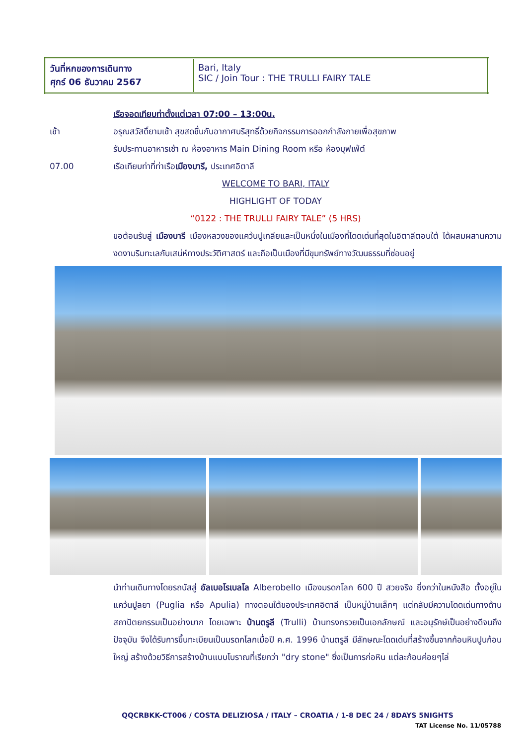| วันที่หกของการเดินทาง ศุกร์ 06 ธันวาคม 2567 | Bari, Italy SIC / Join Tour : THE TRULLI FAIRY TALE |
เรือจอดเทียบท่าตั้งแต่เวลา 07:00 – 13:00น.
เช้า อรุณสวัสดิ์ยามเช้า สุขสดชื่นกับอากาศบริสุทธิ์ด้วยกิจกรรมการออกกำลังกายเพื่อสุขภาพ
รับประทานอาหารเช้า ณ ห้องอาหาร Main Dining Room หรือ ห้องบุฟเฟ่ต์
07.00 เรือเทียบท่าที่ท่าเรือเมืองบารี, ประเทศอิตาลี
WELCOME TO BARI, ITALY
HIGHLIGHT OF TODAY
“0122 : THE TRULLI FAIRY TALE” (5 HRS)
ขอต้อนรับสู่ เมืองบารี เมืองหลวงของแคว้นปูเกลียและเป็นหนึ่งในเมืองที่โดดเด่นที่สุดในอิตาลีตอนใต้ ได้ผสมผสานความงดงามริมทะเลกับเสน่ห์ทางประวัติศาสตร์ และถือเป็นเมืองที่มีขุมทรัพย์ทางวัฒนธรรมที่ซ่อนอยู่
นำท่านเดินทางโดยรถบัสสู่ อัลเบอโรเบลโล Alberobello เมืองมรดกโลก 600 ปี สวยจริง ยิ่งกว่าในหนังสือ ตั้งอยู่ใน แคว้นปูลยา (Puglia หรือ Apulia) ทางตอนใต้ของประเทศอิตาลี เป็นหมู่บ้านเล็กๆ แต่กลับมีความโดดเด่นทางด้านสถาปัตยกรรมเป็นอย่างมาก โดยเฉพาะ บ้านตรูลี (Trulli) บ้านทรงกรวยเป็นเอกลักษณ์ และอนุรักษ์เป็นอย่างดีจนถึงปัจจุบัน จึงได้รับการขึ้นทะเบียนเป็นมรดกโลกเมื่อปี ค.ศ. 1996 บ้านตรูลี มีลักษณะโดดเด่นที่สร้างขึ้นจากก้อนหินปูนก้อนใหญ่ สร้างด้วยวิธีการสร้างบ้านแบบโบราณที่เรียกว่า "dry stone" ซึ่งเป็นการก่อหิน แต่ละก้อนค่อยๆไล่
QQCRBKK-CT006 / COSTA DELIZIOSA / ITALY – CROATIA / 1-8 DEC 24 / 8DAYS 5NIGHTS
TAT License No. 11/05788